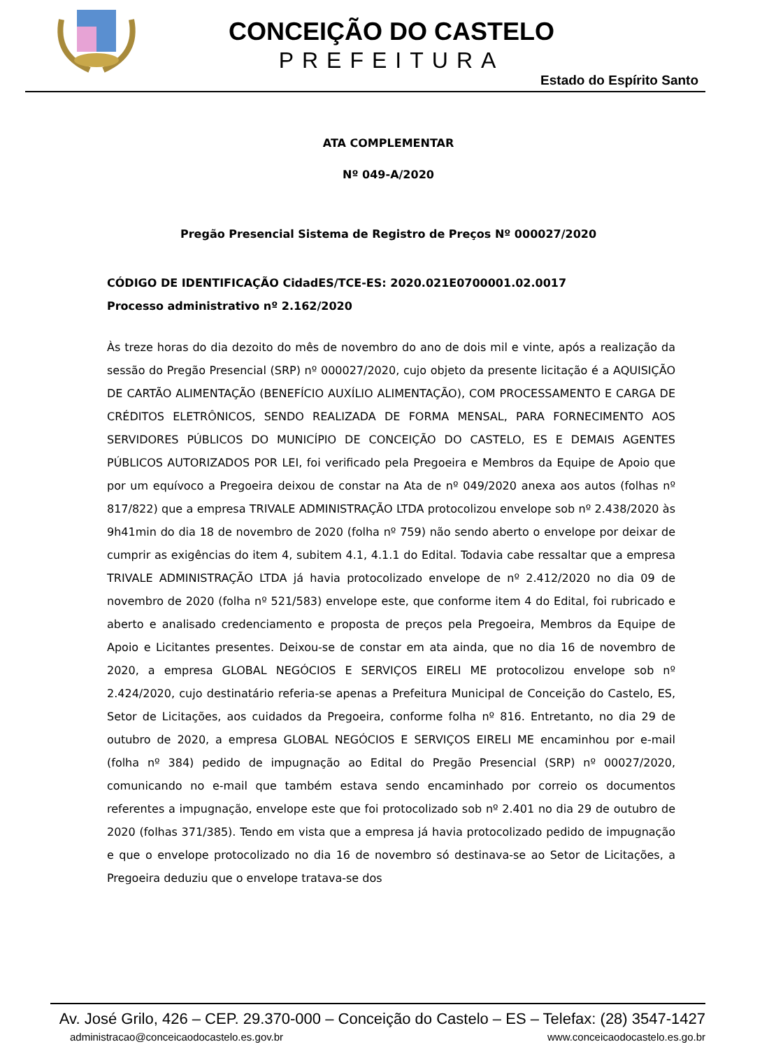CONCEIÇÃO DO CASTELO
PREFEITURA
Estado do Espírito Santo
ATA COMPLEMENTAR
Nº 049-A/2020
Pregão Presencial Sistema de Registro de Preços Nº 000027/2020
CÓDIGO DE IDENTIFICAÇÃO CidadES/TCE-ES: 2020.021E0700001.02.0017
Processo administrativo nº 2.162/2020
Às treze horas do dia dezoito do mês de novembro do ano de dois mil e vinte, após a realização da sessão do Pregão Presencial (SRP) nº 000027/2020, cujo objeto da presente licitação é a AQUISIÇÃO DE CARTÃO ALIMENTAÇÃO (BENEFÍCIO AUXÍLIO ALIMENTAÇÃO), COM PROCESSAMENTO E CARGA DE CRÉDITOS ELETRÔNICOS, SENDO REALIZADA DE FORMA MENSAL, PARA FORNECIMENTO AOS SERVIDORES PÚBLICOS DO MUNICÍPIO DE CONCEIÇÃO DO CASTELO, ES E DEMAIS AGENTES PÚBLICOS AUTORIZADOS POR LEI, foi verificado pela Pregoeira e Membros da Equipe de Apoio que por um equívoco a Pregoeira deixou de constar na Ata de nº 049/2020 anexa aos autos (folhas nº 817/822) que a empresa TRIVALE ADMINISTRAÇÃO LTDA protocolizou envelope sob nº 2.438/2020 às 9h41min do dia 18 de novembro de 2020 (folha nº 759) não sendo aberto o envelope por deixar de cumprir as exigências do item 4, subitem 4.1, 4.1.1 do Edital. Todavia cabe ressaltar que a empresa TRIVALE ADMINISTRAÇÃO LTDA já havia protocolizado envelope de nº 2.412/2020 no dia 09 de novembro de 2020 (folha nº 521/583) envelope este, que conforme item 4 do Edital, foi rubricado e aberto e analisado credenciamento e proposta de preços pela Pregoeira, Membros da Equipe de Apoio e Licitantes presentes. Deixou-se de constar em ata ainda, que no dia 16 de novembro de 2020, a empresa GLOBAL NEGÓCIOS E SERVIÇOS EIRELI ME protocolizou envelope sob nº 2.424/2020, cujo destinatário referia-se apenas a Prefeitura Municipal de Conceição do Castelo, ES, Setor de Licitações, aos cuidados da Pregoeira, conforme folha nº 816. Entretanto, no dia 29 de outubro de 2020, a empresa GLOBAL NEGÓCIOS E SERVIÇOS EIRELI ME encaminhou por e-mail (folha nº 384) pedido de impugnação ao Edital do Pregão Presencial (SRP) nº 00027/2020, comunicando no e-mail que também estava sendo encaminhado por correio os documentos referentes a impugnação, envelope este que foi protocolizado sob nº 2.401 no dia 29 de outubro de 2020 (folhas 371/385). Tendo em vista que a empresa já havia protocolizado pedido de impugnação e que o envelope protocolizado no dia 16 de novembro só destinava-se ao Setor de Licitações, a Pregoeira deduziu que o envelope tratava-se dos
Av. José Grilo, 426 – CEP. 29.370-000 – Conceição do Castelo – ES – Telefax: (28) 3547-1427
administracao@conceicaodocastelo.es.gov.br www.conceicaodocastelo.es.go.br